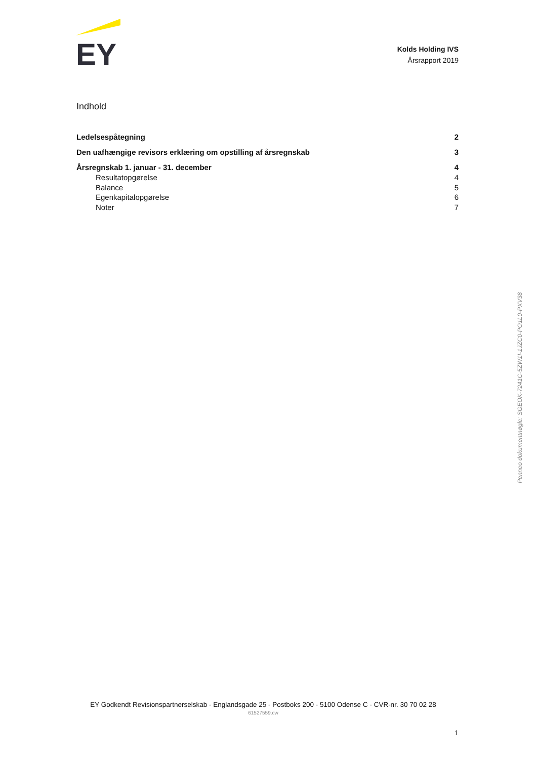EY
Kolds Holding IVS
Årsrapport 2019
Indhold
Ledelsespåtegning 2
Den uafhængige revisors erklæring om opstilling af årsregnskab 3
Årsregnskab 1. januar - 31. december 4
Resultatopgørelse 4
Balance 5
Egenkapitalopgørelse 6
Noter 7
Penneo dokumentnøgle: SGEOK-7241C-5ZW1I-1JZC0-PO1L0-PXV38
EY Godkendt Revisionspartnerselskab - Englandsgade 25 - Postboks 200 - 5100 Odense C - CVR-nr. 30 70 02 28
61527559.cw
1